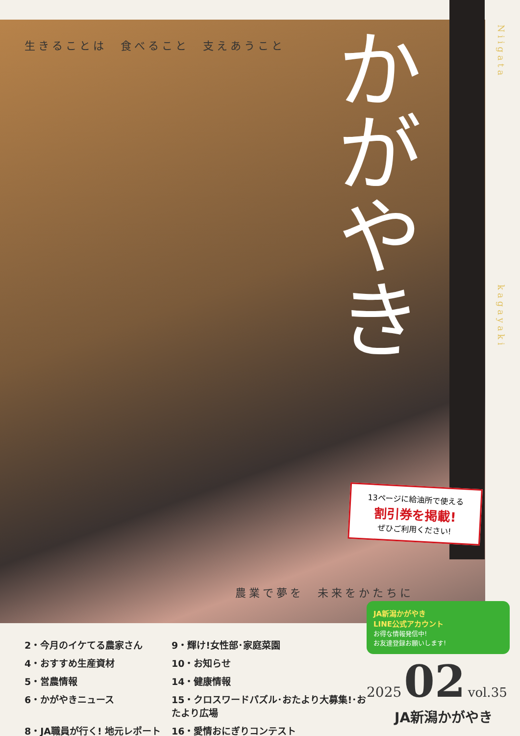生きることは　食べること　支えあうこと
かがやき
Niigata
kagayaki
13ページに給油所で使える
割引券を掲載!
ぜひご利用ください!
農業で夢を　未来をかたちに
JA新潟かがやき
LINE公式アカウント
お得な情報発信中!
お友達登録お願いします!
2・今月のイケてる農家さん
9・輝け!女性部･家庭菜園
4・おすすめ生産資材
10・お知らせ
5・営農情報
14・健康情報
6・かがやきニュース
15・クロスワードパズル･おたより大募集!･おたより広場
8・JA職員が行く! 地元レポート
16・愛情おにぎりコンテスト
2025 02 vol.35
JA新潟かがやき